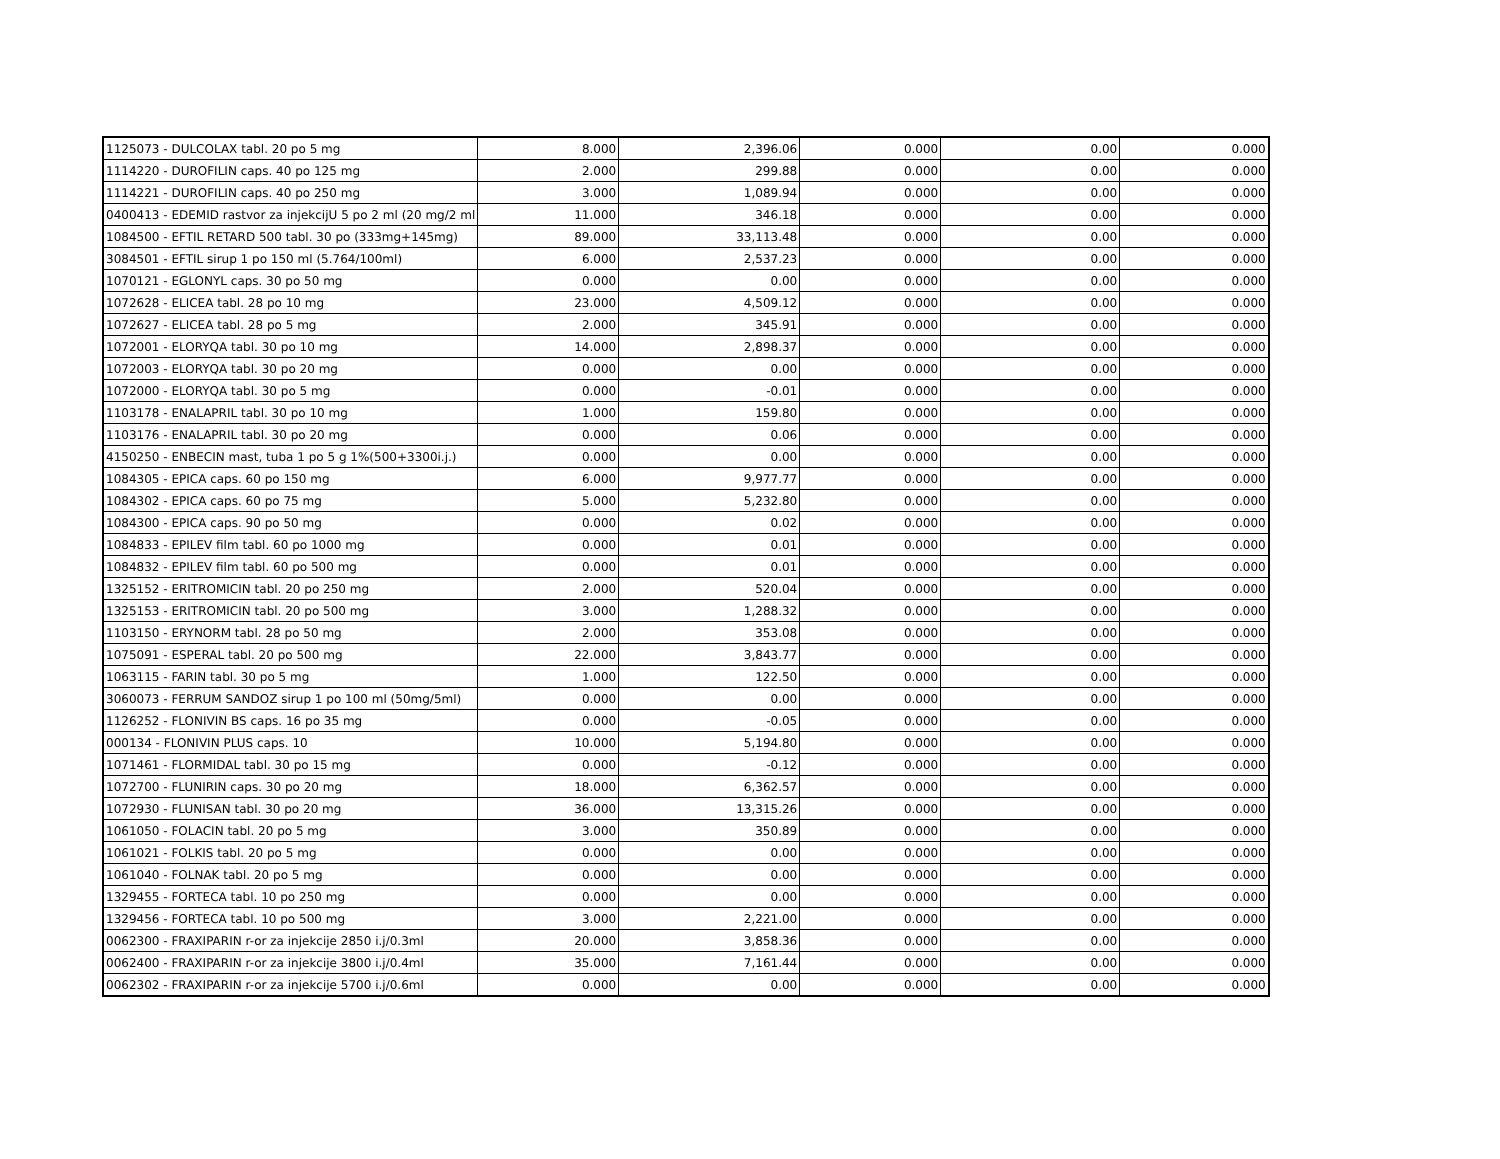| 1125073 - DULCOLAX tabl. 20 po 5 mg | 8.000 | 2,396.06 | 0.000 | 0.00 | 0.000 |
| 1114220 - DUROFILIN caps. 40 po 125 mg | 2.000 | 299.88 | 0.000 | 0.00 | 0.000 |
| 1114221 - DUROFILIN caps. 40 po 250 mg | 3.000 | 1,089.94 | 0.000 | 0.00 | 0.000 |
| 0400413 - EDEMID rastvor za injekcijU 5 po 2 ml (20 mg/2 ml | 11.000 | 346.18 | 0.000 | 0.00 | 0.000 |
| 1084500 - EFTIL RETARD 500 tabl. 30 po (333mg+145mg) | 89.000 | 33,113.48 | 0.000 | 0.00 | 0.000 |
| 3084501 - EFTIL sirup 1 po 150 ml (5.764/100ml) | 6.000 | 2,537.23 | 0.000 | 0.00 | 0.000 |
| 1070121 - EGLONYL caps. 30 po 50 mg | 0.000 | 0.00 | 0.000 | 0.00 | 0.000 |
| 1072628 - ELICEA tabl. 28 po 10 mg | 23.000 | 4,509.12 | 0.000 | 0.00 | 0.000 |
| 1072627 - ELICEA tabl. 28 po 5 mg | 2.000 | 345.91 | 0.000 | 0.00 | 0.000 |
| 1072001 - ELORYQA tabl. 30 po 10 mg | 14.000 | 2,898.37 | 0.000 | 0.00 | 0.000 |
| 1072003 - ELORYQA tabl. 30 po 20 mg | 0.000 | 0.00 | 0.000 | 0.00 | 0.000 |
| 1072000 - ELORYQA tabl. 30 po 5 mg | 0.000 | -0.01 | 0.000 | 0.00 | 0.000 |
| 1103178 - ENALAPRIL tabl. 30 po 10 mg | 1.000 | 159.80 | 0.000 | 0.00 | 0.000 |
| 1103176 - ENALAPRIL tabl. 30 po 20 mg | 0.000 | 0.06 | 0.000 | 0.00 | 0.000 |
| 4150250 - ENBECIN mast, tuba 1 po 5 g 1%(500+3300i.j.) | 0.000 | 0.00 | 0.000 | 0.00 | 0.000 |
| 1084305 - EPICA caps. 60 po 150 mg | 6.000 | 9,977.77 | 0.000 | 0.00 | 0.000 |
| 1084302 - EPICA caps. 60 po 75 mg | 5.000 | 5,232.80 | 0.000 | 0.00 | 0.000 |
| 1084300 - EPICA caps. 90 po 50 mg | 0.000 | 0.02 | 0.000 | 0.00 | 0.000 |
| 1084833 - EPILEV film tabl. 60 po 1000 mg | 0.000 | 0.01 | 0.000 | 0.00 | 0.000 |
| 1084832 - EPILEV film tabl. 60 po 500 mg | 0.000 | 0.01 | 0.000 | 0.00 | 0.000 |
| 1325152 - ERITROMICIN tabl. 20 po 250 mg | 2.000 | 520.04 | 0.000 | 0.00 | 0.000 |
| 1325153 - ERITROMICIN tabl. 20 po 500 mg | 3.000 | 1,288.32 | 0.000 | 0.00 | 0.000 |
| 1103150 - ERYNORM tabl. 28 po 50 mg | 2.000 | 353.08 | 0.000 | 0.00 | 0.000 |
| 1075091 - ESPERAL tabl. 20 po 500 mg | 22.000 | 3,843.77 | 0.000 | 0.00 | 0.000 |
| 1063115 - FARIN tabl. 30 po 5 mg | 1.000 | 122.50 | 0.000 | 0.00 | 0.000 |
| 3060073 - FERRUM SANDOZ sirup 1 po 100 ml (50mg/5ml) | 0.000 | 0.00 | 0.000 | 0.00 | 0.000 |
| 1126252 - FLONIVIN BS caps. 16 po 35 mg | 0.000 | -0.05 | 0.000 | 0.00 | 0.000 |
| 000134 - FLONIVIN PLUS caps. 10 | 10.000 | 5,194.80 | 0.000 | 0.00 | 0.000 |
| 1071461 - FLORMIDAL tabl. 30 po 15 mg | 0.000 | -0.12 | 0.000 | 0.00 | 0.000 |
| 1072700 - FLUNIRIN caps. 30 po 20 mg | 18.000 | 6,362.57 | 0.000 | 0.00 | 0.000 |
| 1072930 - FLUNISAN tabl. 30 po 20 mg | 36.000 | 13,315.26 | 0.000 | 0.00 | 0.000 |
| 1061050 - FOLACIN tabl. 20 po 5 mg | 3.000 | 350.89 | 0.000 | 0.00 | 0.000 |
| 1061021 - FOLKIS tabl. 20 po 5 mg | 0.000 | 0.00 | 0.000 | 0.00 | 0.000 |
| 1061040 - FOLNAK tabl. 20 po 5 mg | 0.000 | 0.00 | 0.000 | 0.00 | 0.000 |
| 1329455 - FORTECA tabl. 10 po 250 mg | 0.000 | 0.00 | 0.000 | 0.00 | 0.000 |
| 1329456 - FORTECA tabl. 10 po 500 mg | 3.000 | 2,221.00 | 0.000 | 0.00 | 0.000 |
| 0062300 - FRAXIPARIN r-or za injekcije 2850 i.j/0.3ml | 20.000 | 3,858.36 | 0.000 | 0.00 | 0.000 |
| 0062400 - FRAXIPARIN r-or za injekcije 3800 i.j/0.4ml | 35.000 | 7,161.44 | 0.000 | 0.00 | 0.000 |
| 0062302 - FRAXIPARIN r-or za injekcije 5700 i.j/0.6ml | 0.000 | 0.00 | 0.000 | 0.00 | 0.000 |